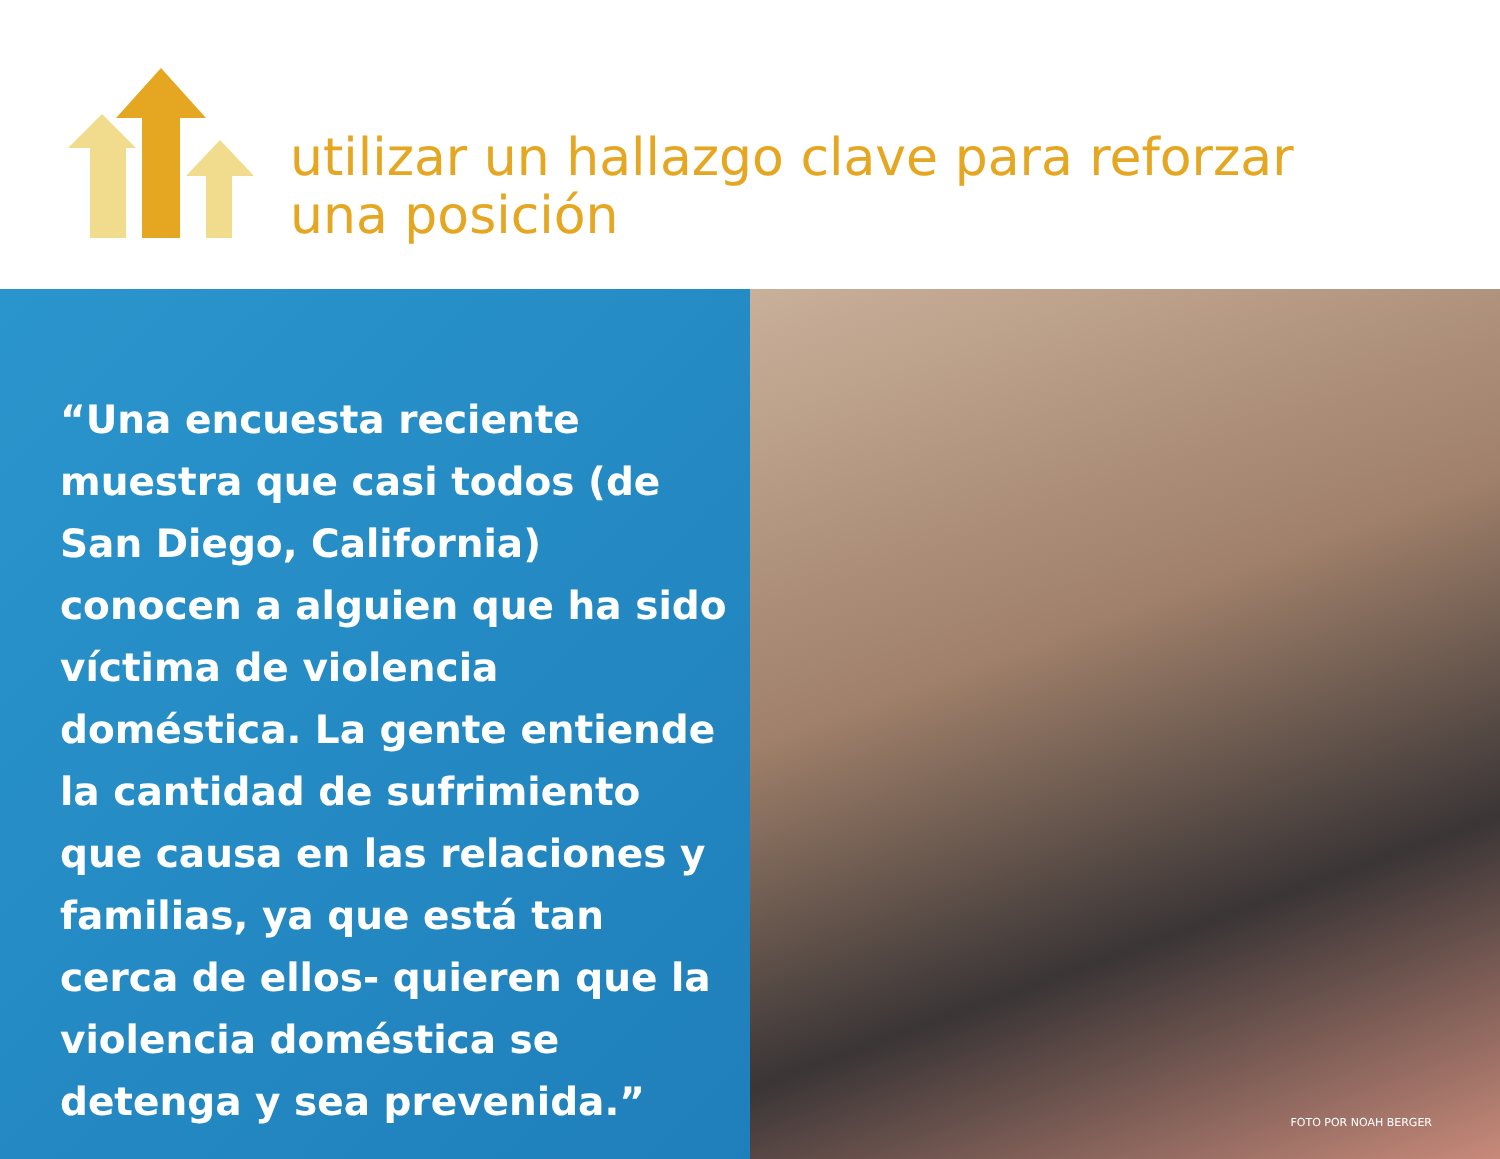utilizar un hallazgo clave para reforzar
una posición
“Una encuesta reciente muestra que casi todos (de San Diego, California) conocen a alguien que ha sido víctima de violencia doméstica. La gente entiende la cantidad de sufrimiento que causa en las relaciones y familias, ya que está tan cerca de ellos- quieren que la violencia doméstica se detenga y sea prevenida.”
FOTO POR NOAH BERGER